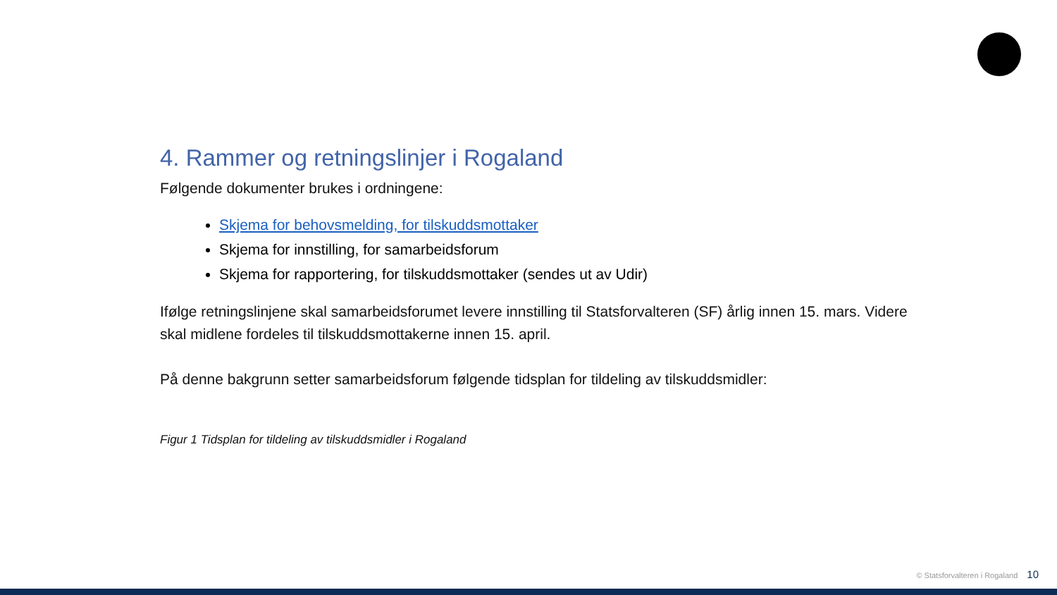4. Rammer og retningslinjer i Rogaland
Følgende dokumenter brukes i ordningene:
Skjema for behovsmelding, for tilskuddsmottaker
Skjema for innstilling, for samarbeidsforum
Skjema for rapportering, for tilskuddsmottaker (sendes ut av Udir)
Ifølge retningslinjene skal samarbeidsforumet levere innstilling til Statsforvalteren (SF) årlig innen 15. mars. Videre skal midlene fordeles til tilskuddsmottakerne innen 15. april.
På denne bakgrunn setter samarbeidsforum følgende tidsplan for tildeling av tilskuddsmidler:
Figur 1 Tidsplan for tildeling av tilskuddsmidler i Rogaland
© Statsforvalteren i Rogaland 10